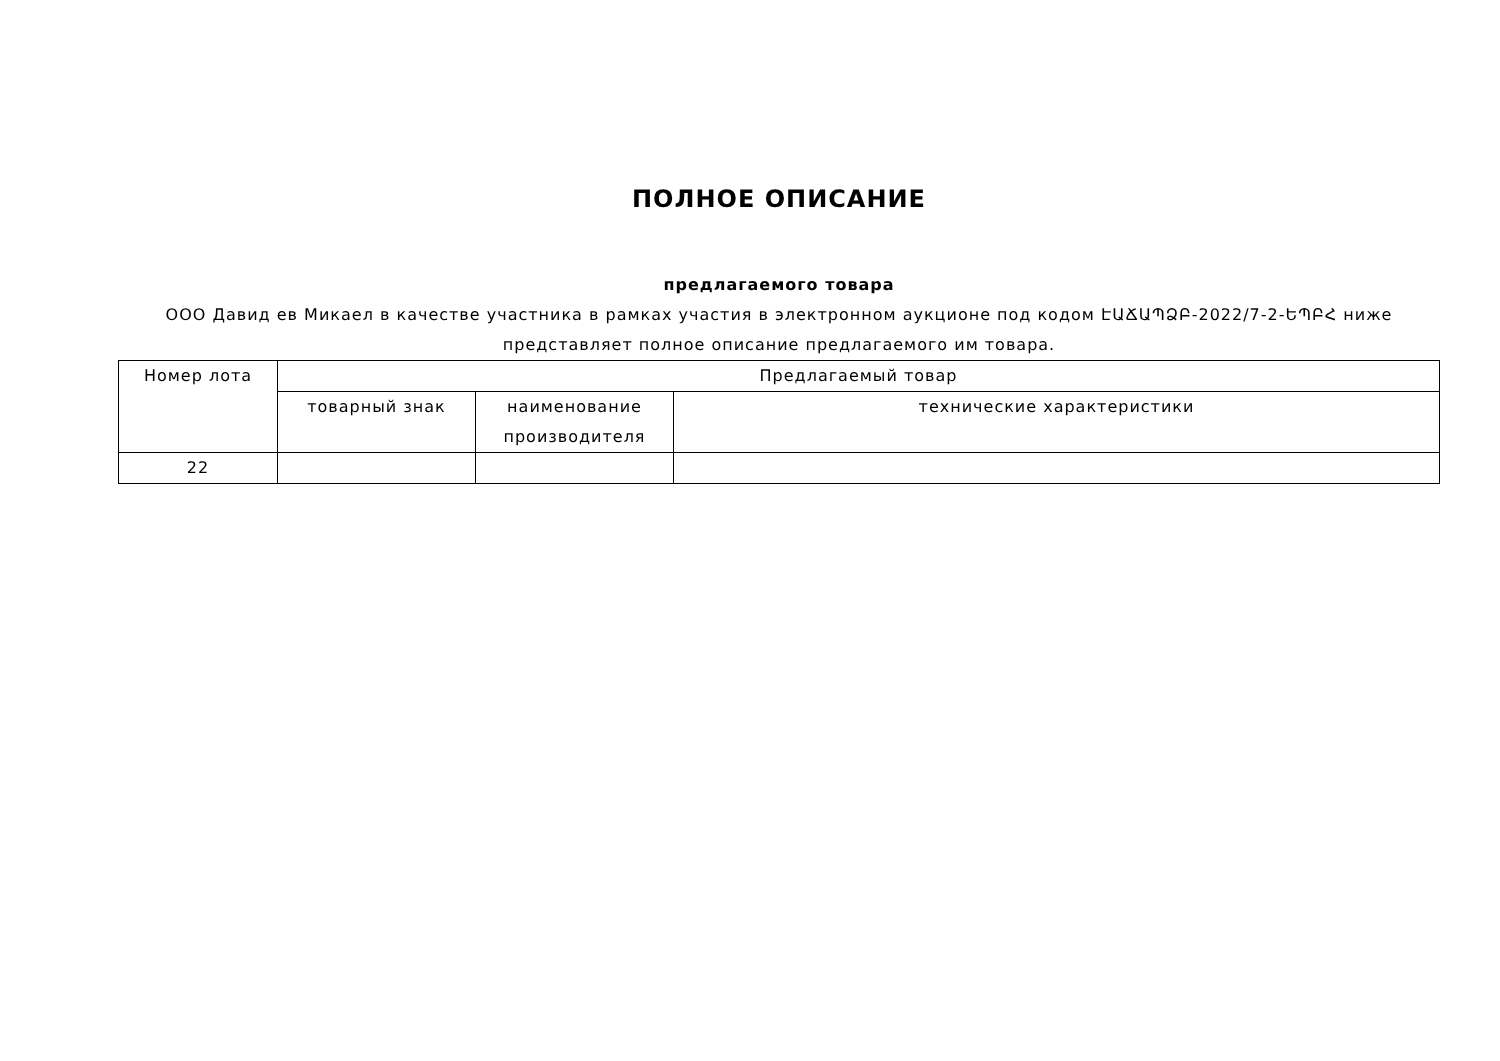ПОЛНОЕ ОПИСАНИЕ
предлагаемого товара
ООО Давид ев Микаел в качестве участника в рамках участия в электронном аукционе под кодом ԷԱՃԱՊՁԲ-2022/7-2-ԵՊԲՀ ниже представляет полное описание предлагаемого им товара.
| Номер лота | Предлагаемый товар | | |
| --- | --- | --- | --- |
| | товарный знак | наименование производителя | технические характеристики |
| 22 | | | |